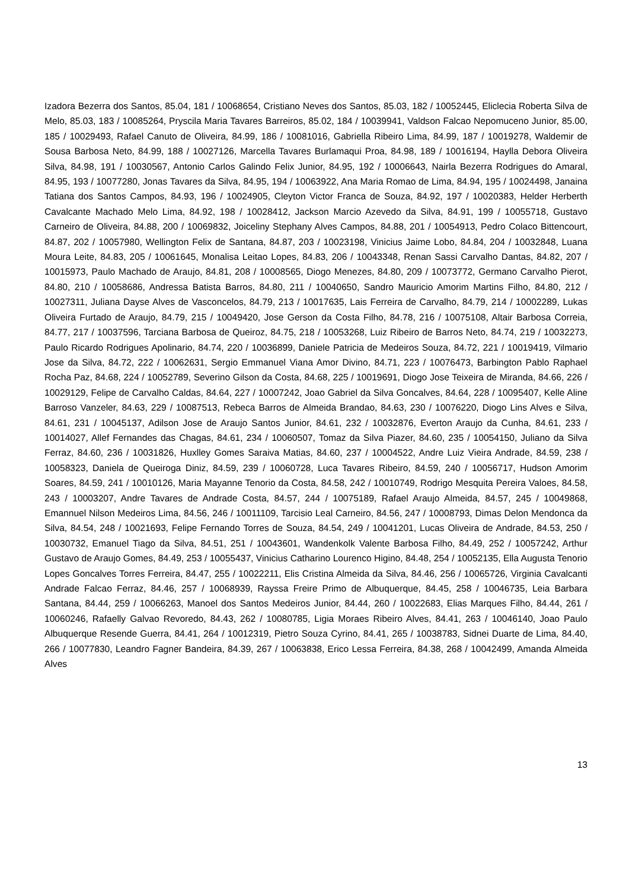Izadora Bezerra dos Santos, 85.04, 181 / 10068654, Cristiano Neves dos Santos, 85.03, 182 / 10052445, Eliclecia Roberta Silva de Melo, 85.03, 183 / 10085264, Pryscila Maria Tavares Barreiros, 85.02, 184 / 10039941, Valdson Falcao Nepomuceno Junior, 85.00, 185 / 10029493, Rafael Canuto de Oliveira, 84.99, 186 / 10081016, Gabriella Ribeiro Lima, 84.99, 187 / 10019278, Waldemir de Sousa Barbosa Neto, 84.99, 188 / 10027126, Marcella Tavares Burlamaqui Proa, 84.98, 189 / 10016194, Haylla Debora Oliveira Silva, 84.98, 191 / 10030567, Antonio Carlos Galindo Felix Junior, 84.95, 192 / 10006643, Nairla Bezerra Rodrigues do Amaral, 84.95, 193 / 10077280, Jonas Tavares da Silva, 84.95, 194 / 10063922, Ana Maria Romao de Lima, 84.94, 195 / 10024498, Janaina Tatiana dos Santos Campos, 84.93, 196 / 10024905, Cleyton Victor Franca de Souza, 84.92, 197 / 10020383, Helder Herberth Cavalcante Machado Melo Lima, 84.92, 198 / 10028412, Jackson Marcio Azevedo da Silva, 84.91, 199 / 10055718, Gustavo Carneiro de Oliveira, 84.88, 200 / 10069832, Joiceliny Stephany Alves Campos, 84.88, 201 / 10054913, Pedro Colaco Bittencourt, 84.87, 202 / 10057980, Wellington Felix de Santana, 84.87, 203 / 10023198, Vinicius Jaime Lobo, 84.84, 204 / 10032848, Luana Moura Leite, 84.83, 205 / 10061645, Monalisa Leitao Lopes, 84.83, 206 / 10043348, Renan Sassi Carvalho Dantas, 84.82, 207 / 10015973, Paulo Machado de Araujo, 84.81, 208 / 10008565, Diogo Menezes, 84.80, 209 / 10073772, Germano Carvalho Pierot, 84.80, 210 / 10058686, Andressa Batista Barros, 84.80, 211 / 10040650, Sandro Mauricio Amorim Martins Filho, 84.80, 212 / 10027311, Juliana Dayse Alves de Vasconcelos, 84.79, 213 / 10017635, Lais Ferreira de Carvalho, 84.79, 214 / 10002289, Lukas Oliveira Furtado de Araujo, 84.79, 215 / 10049420, Jose Gerson da Costa Filho, 84.78, 216 / 10075108, Altair Barbosa Correia, 84.77, 217 / 10037596, Tarciana Barbosa de Queiroz, 84.75, 218 / 10053268, Luiz Ribeiro de Barros Neto, 84.74, 219 / 10032273, Paulo Ricardo Rodrigues Apolinario, 84.74, 220 / 10036899, Daniele Patricia de Medeiros Souza, 84.72, 221 / 10019419, Vilmario Jose da Silva, 84.72, 222 / 10062631, Sergio Emmanuel Viana Amor Divino, 84.71, 223 / 10076473, Barbington Pablo Raphael Rocha Paz, 84.68, 224 / 10052789, Severino Gilson da Costa, 84.68, 225 / 10019691, Diogo Jose Teixeira de Miranda, 84.66, 226 / 10029129, Felipe de Carvalho Caldas, 84.64, 227 / 10007242, Joao Gabriel da Silva Goncalves, 84.64, 228 / 10095407, Kelle Aline Barroso Vanzeler, 84.63, 229 / 10087513, Rebeca Barros de Almeida Brandao, 84.63, 230 / 10076220, Diogo Lins Alves e Silva, 84.61, 231 / 10045137, Adilson Jose de Araujo Santos Junior, 84.61, 232 / 10032876, Everton Araujo da Cunha, 84.61, 233 / 10014027, Allef Fernandes das Chagas, 84.61, 234 / 10060507, Tomaz da Silva Piazer, 84.60, 235 / 10054150, Juliano da Silva Ferraz, 84.60, 236 / 10031826, Huxlley Gomes Saraiva Matias, 84.60, 237 / 10004522, Andre Luiz Vieira Andrade, 84.59, 238 / 10058323, Daniela de Queiroga Diniz, 84.59, 239 / 10060728, Luca Tavares Ribeiro, 84.59, 240 / 10056717, Hudson Amorim Soares, 84.59, 241 / 10010126, Maria Mayanne Tenorio da Costa, 84.58, 242 / 10010749, Rodrigo Mesquita Pereira Valoes, 84.58, 243 / 10003207, Andre Tavares de Andrade Costa, 84.57, 244 / 10075189, Rafael Araujo Almeida, 84.57, 245 / 10049868, Emannuel Nilson Medeiros Lima, 84.56, 246 / 10011109, Tarcisio Leal Carneiro, 84.56, 247 / 10008793, Dimas Delon Mendonca da Silva, 84.54, 248 / 10021693, Felipe Fernando Torres de Souza, 84.54, 249 / 10041201, Lucas Oliveira de Andrade, 84.53, 250 / 10030732, Emanuel Tiago da Silva, 84.51, 251 / 10043601, Wandenkolk Valente Barbosa Filho, 84.49, 252 / 10057242, Arthur Gustavo de Araujo Gomes, 84.49, 253 / 10055437, Vinicius Catharino Lourenco Higino, 84.48, 254 / 10052135, Ella Augusta Tenorio Lopes Goncalves Torres Ferreira, 84.47, 255 / 10022211, Elis Cristina Almeida da Silva, 84.46, 256 / 10065726, Virginia Cavalcanti Andrade Falcao Ferraz, 84.46, 257 / 10068939, Rayssa Freire Primo de Albuquerque, 84.45, 258 / 10046735, Leia Barbara Santana, 84.44, 259 / 10066263, Manoel dos Santos Medeiros Junior, 84.44, 260 / 10022683, Elias Marques Filho, 84.44, 261 / 10060246, Rafaelly Galvao Revoredo, 84.43, 262 / 10080785, Ligia Moraes Ribeiro Alves, 84.41, 263 / 10046140, Joao Paulo Albuquerque Resende Guerra, 84.41, 264 / 10012319, Pietro Souza Cyrino, 84.41, 265 / 10038783, Sidnei Duarte de Lima, 84.40, 266 / 10077830, Leandro Fagner Bandeira, 84.39, 267 / 10063838, Erico Lessa Ferreira, 84.38, 268 / 10042499, Amanda Almeida Alves
13